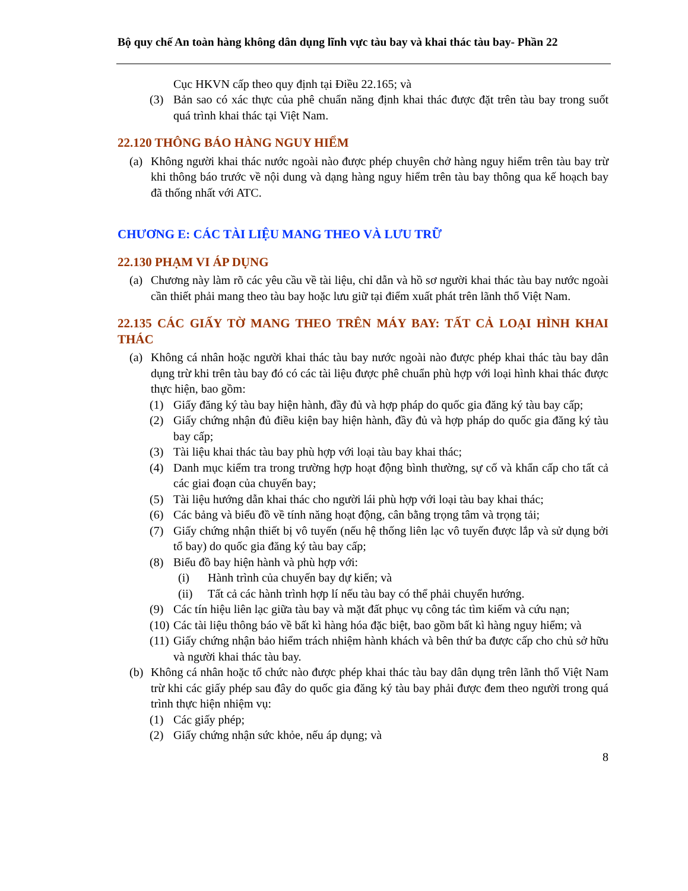Bộ quy chế An toàn hàng không dân dụng lĩnh vực tàu bay và khai thác tàu bay- Phần 22
Cục HKVN cấp theo quy định tại Điều 22.165; và
(3) Bản sao có xác thực của phê chuẩn năng định khai thác được đặt trên tàu bay trong suốt quá trình khai thác tại Việt Nam.
22.120 THÔNG BÁO HÀNG NGUY HIỂM
(a) Không người khai thác nước ngoài nào được phép chuyên chở hàng nguy hiểm trên tàu bay trừ khi thông báo trước về nội dung và dạng hàng nguy hiểm trên tàu bay thông qua kế hoạch bay đã thống nhất với ATC.
CHƯƠNG E: CÁC TÀI LIỆU MANG THEO VÀ LƯU TRỮ
22.130 PHẠM VI ÁP DỤNG
(a) Chương này làm rõ các yêu cầu về tài liệu, chỉ dẫn và hồ sơ người khai thác tàu bay nước ngoài cần thiết phải mang theo tàu bay hoặc lưu giữ tại điểm xuất phát trên lãnh thổ Việt Nam.
22.135 CÁC GIẤY TỜ MANG THEO TRÊN MÁY BAY: TẤT CẢ LOẠI HÌNH KHAI THÁC
(a) Không cá nhân hoặc người khai thác tàu bay nước ngoài nào được phép khai thác tàu bay dân dụng trừ khi trên tàu bay đó có các tài liệu được phê chuẩn phù hợp với loại hình khai thác được thực hiện, bao gồm:
(1) Giấy đăng ký tàu bay hiện hành, đầy đủ và hợp pháp do quốc gia đăng ký tàu bay cấp;
(2) Giấy chứng nhận đủ điều kiện bay hiện hành, đầy đủ và hợp pháp do quốc gia đăng ký tàu bay cấp;
(3) Tài liệu khai thác tàu bay phù hợp với loại tàu bay khai thác;
(4) Danh mục kiểm tra trong trường hợp hoạt động bình thường, sự cố và khẩn cấp cho tất cả các giai đoạn của chuyến bay;
(5) Tài liệu hướng dẫn khai thác cho người lái phù hợp với loại tàu bay khai thác;
(6) Các bảng và biểu đồ về tính năng hoạt động, cân bằng trọng tâm và trọng tải;
(7) Giấy chứng nhận thiết bị vô tuyến (nếu hệ thống liên lạc vô tuyến được lắp và sử dụng bởi tổ bay) do quốc gia đăng ký tàu bay cấp;
(8) Biểu đồ bay hiện hành và phù hợp với:
(i) Hành trình của chuyến bay dự kiến; và
(ii) Tất cả các hành trình hợp lí nếu tàu bay có thể phải chuyển hướng.
(9) Các tín hiệu liên lạc giữa tàu bay và mặt đất phục vụ công tác tìm kiếm và cứu nạn;
(10) Các tài liệu thông báo về bất kì hàng hóa đặc biệt, bao gồm bất kì hàng nguy hiểm; và
(11) Giấy chứng nhận bảo hiểm trách nhiệm hành khách và bên thứ ba được cấp cho chủ sở hữu và người khai thác tàu bay.
(b) Không cá nhân hoặc tổ chức nào được phép khai thác tàu bay dân dụng trên lãnh thổ Việt Nam trừ khi các giấy phép sau đây do quốc gia đăng ký tàu bay phải được đem theo người trong quá trình thực hiện nhiệm vụ:
(1) Các giấy phép;
(2) Giấy chứng nhận sức khỏe, nếu áp dụng; và
8